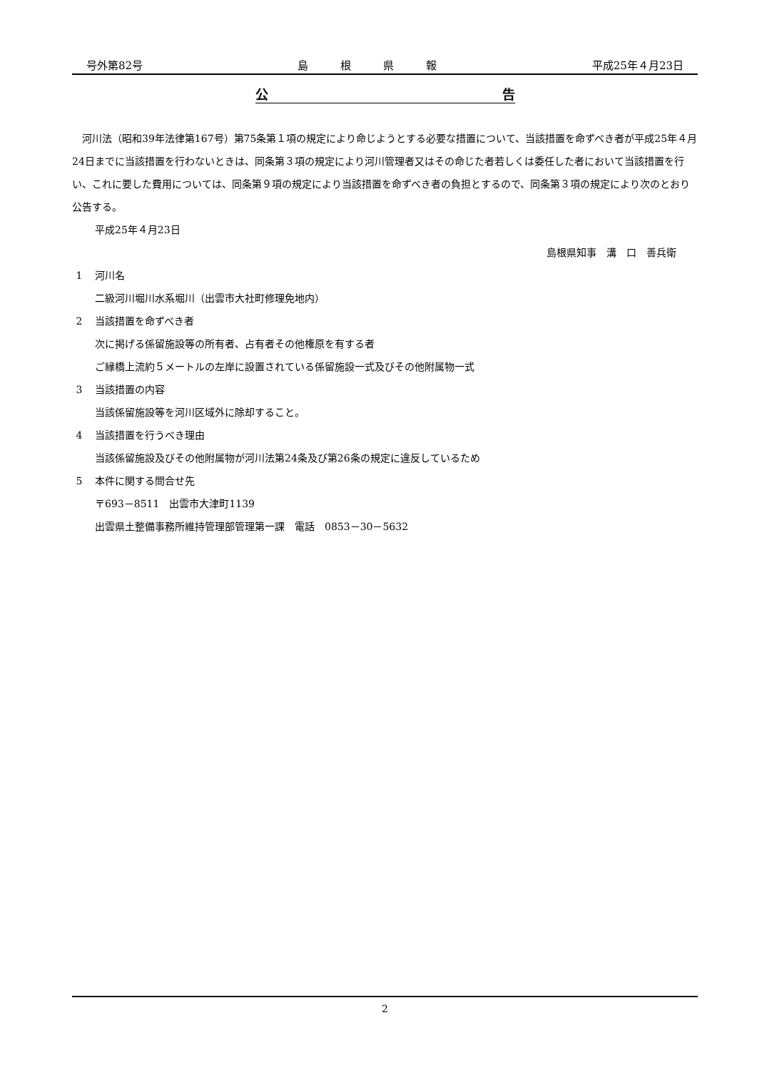号外第82号 島　　　根　　　県　　　報 平成25年４月23日
公 告
　河川法（昭和39年法律第167号）第75条第１項の規定により命じようとする必要な措置について、当該措置を命ずべき者が平成25年４月24日までに当該措置を行わないときは、同条第３項の規定により河川管理者又はその命じた者若しくは委任した者において当該措置を行い、これに要した費用については、同条第９項の規定により当該措置を命ずべき者の負担とするので、同条第３項の規定により次のとおり公告する。
平成25年４月23日
島根県知事　溝　口　善兵衛
1 河川名
二級河川堀川水系堀川（出雲市大社町修理免地内）
2 当該措置を命ずべき者
次に掲げる係留施設等の所有者、占有者その他権原を有する者
ご縁橋上流約５メートルの左岸に設置されている係留施設一式及びその他附属物一式
3 当該措置の内容
当該係留施設等を河川区域外に除却すること。
4 当該措置を行うべき理由
当該係留施設及びその他附属物が河川法第24条及び第26条の規定に違反しているため
5 本件に関する問合せ先
〒693－8511　出雲市大津町1139
出雲県土整備事務所維持管理部管理第一課　電話　0853－30－5632
2